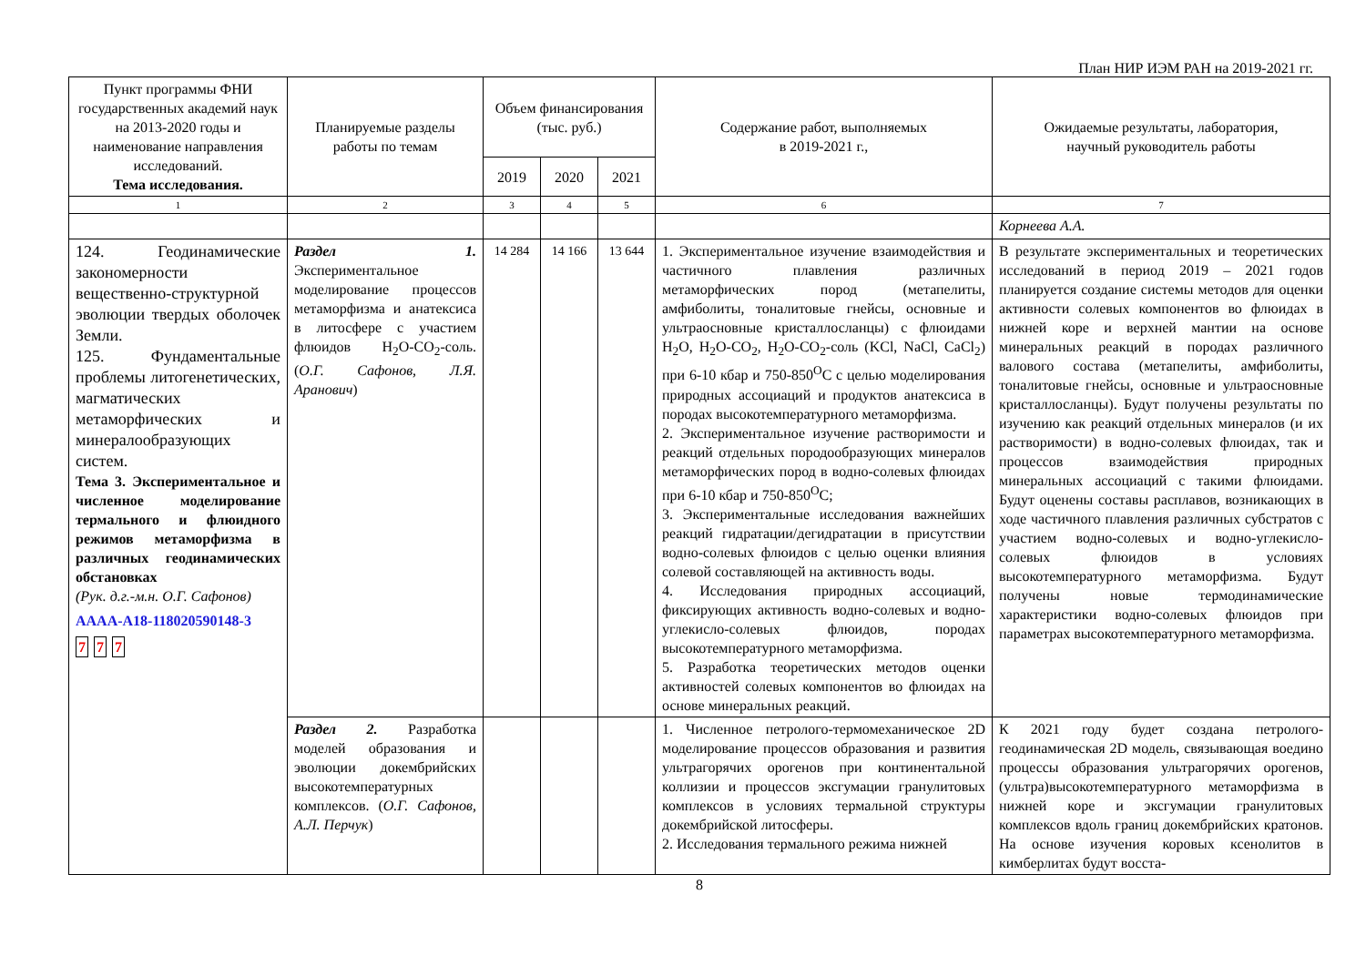План НИР ИЭМ РАН на 2019-2021 гг.
| Пункт программы ФНИ государственных академий наук на 2013-2020 годы и наименование направления исследований. Тема исследования. | Планируемые разделы работы по темам | Объем финансирования (тыс. руб.) | | | Содержание работ, выполняемых в 2019-2021 г., | Ожидаемые результаты, лаборатория, научный руководитель работы |
| --- | --- | --- | --- | --- | --- | --- |
| | | 2019 | 2020 | 2021 | | |
| 1 | 2 | 3 | 4 | 5 | 6 | 7 |
| | | | | | | Корнеева А.А. |
| 124. Геодинамические закономерности вещественно-структурной эволюции твердых оболочек Земли. 125. Фундаментальные проблемы литогенетических, магматических метаморфических и минералообразующих систем. Тема 3. Экспериментальное и численное моделирование термального и флюидного режимов метаморфизма в различных геодинамических обстановках (Рук. д.г.-м.н. О.Г. Сафонов) АААА-А18-118020590148-3 7 7 7 | Раздел 1. Экспериментальное моделирование процессов метаморфизма и анатексиса в литосфере с участием флюидов H<sub>2</sub>O-CO<sub>2</sub>-соль. ( О.Г. Сафонов, Л.Я. Аранович ) | 14 284 | 14 166 | 13 644 | 1. Экспериментальное изучение взаимодействия и частичного плавления различных метаморфических пород (метапелиты, амфиболиты, тоналитовые гнейсы, основные и ультраосновные кристаллосланцы) с флюидами H<sub>2</sub>O, H<sub>2</sub>O-CO<sub>2</sub>, H<sub>2</sub>O-CO<sub>2</sub>-соль (KCl, NaCl, CaCl<sub>2</sub>) при 6-10 кбар и 750-850<sup>O</sup>С с целью моделирования природных ассоциаций и продуктов анатексиса в породах высокотемпературного метаморфизма. 2. Экспериментальное изучение растворимости и реакций отдельных породообразующих минералов метаморфических пород в водно-солевых флюидах при 6-10 кбар и 750-850<sup>O</sup>С; 3. Экспериментальные исследования важнейших реакций гидратации/дегидратации в присутствии водно-солевых флюидов с целью оценки влияния солевой составляющей на активность воды. 4. Исследования природных ассоциаций, фиксирующих активность водно-солевых и водно-углекисло-солевых флюидов, породах высокотемпературного метаморфизма. 5. Разработка теоретических методов оценки активностей солевых компонентов во флюидах на основе минеральных реакций. | В результате экспериментальных и теоретических исследований в период 2019 – 2021 годов планируется создание системы методов для оценки активности солевых компонентов во флюидах в нижней коре и верхней мантии на основе минеральных реакций в породах различного валового состава (метапелиты, амфиболиты, тоналитовые гнейсы, основные и ультраосновные кристаллосланцы). Будут получены результаты по изучению как реакций отдельных минералов (и их растворимости) в водно-солевых флюидах, так и процессов взаимодействия природных минеральных ассоциаций с такими флюидами. Будут оценены составы расплавов, возникающих в ходе частичного плавления различных субстратов с участием водно-солевых и водно-углекисло-солевых флюидов в условиях высокотемпературного метаморфизма. Будут получены новые термодинамические характеристики водно-солевых флюидов при параметрах высокотемпературного метаморфизма. |
| | Раздел 2. Разработка моделей образования и эволюции докембрийских высокотемпературных комплексов. ( О.Г. Сафонов, А.Л. Перчук ) | | | | 1. Численное петролого-термомеханическое 2D моделирование процессов образования и развития ультрагорячих орогенов при континентальной коллизии и процессов эксгумации гранулитовых комплексов в условиях термальной структуры докембрийской литосферы. 2. Исследования термального режима нижней | К 2021 году будет создана петролого-геодинамическая 2D модель, связывающая воедино процессы образования ультрагорячих орогенов, (ультра)высокотемпературного метаморфизма в нижней коре и эксгумации гранулитовых комплексов вдоль границ докембрийских кратонов. На основе изучения коровых ксенолитов в кимберлитах будут восста- |
8